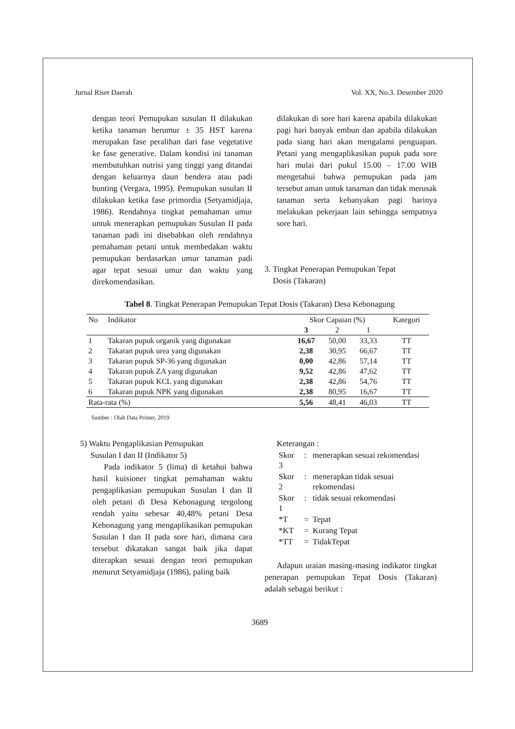Jurnal Riset Daerah Vol. XX, No.3. Desember 2020
dengan teori Pemupukan susulan II dilakukan ketika tanaman berumur ± 35 HST karena merupakan fase peralihan dari fase vegetative ke fase generative. Dalam kondisi ini tanaman membutuhkan nutrisi yang tinggi yang ditandai dengan keluarnya daun bendera atau padi bunting (Vergara, 1995). Pemupukan susulan II dilakukan ketika fase primordia (Setyamidjaja, 1986). Rendahnya tingkat pemahaman umur untuk menerapkan pemupukan Susulan II pada tanaman padi ini disebabkan oleh rendahnya pemahaman petani untuk membedakan waktu pemupukan berdasarkan umur tanaman padi agar tepat sesuai umur dan waktu yang direkomendasikan.
dilakukan di sore hari karena apabila dilakukan pagi hari banyak embun dan apabila dilakukan pada siang hari akan mengalami penguapan. Petani yang mengaplikasikan pupuk pada sore hari mulai dari pukul 15.00 – 17.00 WIB mengetahui bahwa pemupukan pada jam tersebut aman untuk tanaman dan tidak merusak tanaman serta kebanyakan pagi harinya melakukan pekerjaan lain sehingga sempatnya sore hari.
3. Tingkat Penerapan Pemupukan Tepat
Dosis (Takaran)
Tabel 8. Tingkat Penerapan Pemupukan Tepat Dosis (Takaran) Desa Kebonagung
| No | Indikator | Skor Capaian (%) | | | Kategori |
| --- | --- | --- | --- | --- | --- |
| | | 3 | 2 | 1 | |
| 1 | Takaran pupuk organik yang digunakan | 16,67 | 50,00 | 33,33 | TT |
| 2 | Takaran pupuk urea yang digunakan | 2,38 | 30,95 | 66,67 | TT |
| 3 | Takaran pupuk SP-36 yang digunakan | 0,00 | 42,86 | 57,14 | TT |
| 4 | Takaran pupuk ZA yang digunakan | 9,52 | 42,86 | 47,62 | TT |
| 5 | Takaran pupuk KCL yang digunakan | 2,38 | 42,86 | 54,76 | TT |
| 6 | Takaran pupuk NPK yang digunakan | 2,38 | 80,95 | 16,67 | TT |
| Rata-rata (%) | | 5,56 | 48,41 | 46,03 | TT |
Sumber : Olah Data Primer, 2019
5) Waktu Pengaplikasian Pemupukan
Susulan I dan II (Indikator 5)
Pada indikator 5 (lima) di ketahui bahwa hasil kuisioner tingkat pemahaman waktu pengaplikasian pemupukan Susulan I dan II oleh petani di Desa Kebonagung tergolong rendah yaitu sebesar 40,48% petani Desa Kebonagung yang mengaplikasikan pemupukan Susulan I dan II pada sore hari, dimana cara tersebut dikatakan sangat baik jika dapat diterapkan sesuai dengan teori pemupukan menurut Setyamidjaja (1986), paling baik
Keterangan :
| Skor 3 | : | menerapkan sesuai rekomendasi |
| Skor 2 | : | menerapkan tidak sesuai rekomendasi |
| Skor 1 | : | tidak sesuai rekomendasi |
| *T | = | Tepat |
| *KT | = | Kurang Tepat |
| *TT | = | TidakTepat |
Adapun uraian masing-masing indikator tingkat penerapan pemupukan Tepat Dosis (Takaran) adalah sebagai berikut :
3689